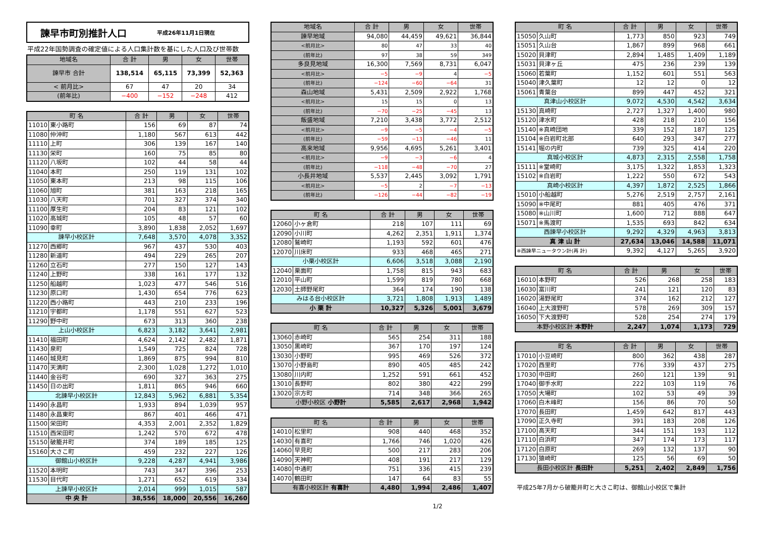諫早市町別推計人口 平成26年11月1日現在
平成22年国勢調査の確定値による人口集計数を基にした人口及び世帯数
| 地域名 | 合 計 | 男 | 女 | 世帯 |
| --- | --- | --- | --- | --- |
| 諫早市 合計 | 138,514 | 65,115 | 73,399 | 52,363 |
| < 前月比> | 67 | 47 | 20 | 34 |
| (前年比) | −400 | −152 | −248 | 412 |
| 町 名 | | 合 計 | 男 | 女 | 世帯 |
| --- | --- | --- | --- | --- | --- |
| 11010 | 東小路町 | 156 | 69 | 87 | 74 |
| 11080 | 仲沖町 | 1,180 | 567 | 613 | 442 |
| 11110 | 上町 | 306 | 139 | 167 | 140 |
| 11130 | 栄町 | 160 | 75 | 85 | 80 |
| 11120 | 八坂町 | 102 | 44 | 58 | 44 |
| 11040 | 本町 | 250 | 119 | 131 | 102 |
| 11050 | 東本町 | 213 | 98 | 115 | 106 |
| 11060 | 旭町 | 381 | 163 | 218 | 165 |
| 11030 | 八天町 | 701 | 327 | 374 | 340 |
| 11100 | 厚生町 | 204 | 83 | 121 | 102 |
| 11020 | 高城町 | 105 | 48 | 57 | 60 |
| 11090 | 幸町 | 3,890 | 1,838 | 2,052 | 1,697 |
| 諫早小校区計 | | 7,648 | 3,570 | 4,078 | 3,352 |
| 11270 | 西郷町 | 967 | 437 | 530 | 403 |
| 11280 | 新道町 | 494 | 229 | 265 | 207 |
| 11260 | 立石町 | 277 | 150 | 127 | 143 |
| 11240 | 上野町 | 338 | 161 | 177 | 132 |
| 11250 | 船越町 | 1,023 | 477 | 546 | 516 |
| 11230 | 原口町 | 1,430 | 654 | 776 | 623 |
| 11220 | 西小路町 | 443 | 210 | 233 | 196 |
| 11210 | 宇都町 | 1,178 | 551 | 627 | 523 |
| 11290 | 野中町 | 673 | 313 | 360 | 238 |
| 上山小校区計 | | 6,823 | 3,182 | 3,641 | 2,981 |
| 11410 | 福田町 | 4,624 | 2,142 | 2,482 | 1,871 |
| 11430 | 泉町 | 1,549 | 725 | 824 | 728 |
| 11460 | 城見町 | 1,869 | 875 | 994 | 810 |
| 11470 | 天満町 | 2,300 | 1,028 | 1,272 | 1,010 |
| 11440 | 金谷町 | 690 | 327 | 363 | 275 |
| 11450 | 日の出町 | 1,811 | 865 | 946 | 660 |
| 北諫早小校区計 | | 12,843 | 5,962 | 6,881 | 5,354 |
| 11490 | 永昌町 | 1,933 | 894 | 1,039 | 957 |
| 11480 | 永昌東町 | 867 | 401 | 466 | 471 |
| 11500 | 栄田町 | 4,353 | 2,001 | 2,352 | 1,829 |
| 11510 | 西栄田町 | 1,242 | 570 | 672 | 478 |
| 15150 | 破籠井町 | 374 | 189 | 185 | 125 |
| 15160 | 大さこ町 | 459 | 232 | 227 | 126 |
| 御館山小校区計 | | 9,228 | 4,287 | 4,941 | 3,986 |
| 11520 | 本明町 | 743 | 347 | 396 | 253 |
| 11530 | 目代町 | 1,271 | 652 | 619 | 334 |
| 上諫早小校区計 | | 2,014 | 999 | 1,015 | 587 |
| 中 央 計 | | 38,556 | 18,000 | 20,556 | 16,260 |
| 地域名 | 合 計 | 男 | 女 | 世帯 |
| --- | --- | --- | --- | --- |
| 諫早地域 | 94,080 | 44,459 | 49,621 | 36,844 |
| <前月比> | 80 | 47 | 33 | 40 |
| (前年比) | 97 | 38 | 59 | 349 |
| 多良見地域 | 16,300 | 7,569 | 8,731 | 6,047 |
| <前月比> | −5 | −9 | 4 | −5 |
| (前年比) | −124 | −60 | −64 | 31 |
| 森山地域 | 5,431 | 2,509 | 2,922 | 1,768 |
| <前月比> | 15 | 15 | 0 | 13 |
| (前年比) | −70 | −25 | −45 | 13 |
| 飯盛地域 | 7,210 | 3,438 | 3,772 | 2,512 |
| <前月比> | −9 | −5 | −4 | −5 |
| (前年比) | −59 | −13 | −46 | 11 |
| 高来地域 | 9,956 | 4,695 | 5,261 | 3,401 |
| <前月比> | −9 | −3 | −6 | 4 |
| (前年比) | −118 | −48 | −70 | 27 |
| 小長井地域 | 5,537 | 2,445 | 3,092 | 1,791 |
| <前月比> | −5 | 2 | −7 | −13 |
| (前年比) | −126 | −44 | −82 | −19 |
| 町 名 | | 合 計 | 男 | 女 | 世帯 |
| --- | --- | --- | --- | --- | --- |
| 12060 | 小ヶ倉町 | 218 | 107 | 111 | 69 |
| 12090 | 小川町 | 4,262 | 2,351 | 1,911 | 1,374 |
| 12080 | 鷲崎町 | 1,193 | 592 | 601 | 476 |
| 12070 | 川床町 | 933 | 468 | 465 | 271 |
| 小栗小校区計 | | 6,606 | 3,518 | 3,088 | 2,190 |
| 12040 | 栗面町 | 1,758 | 815 | 943 | 683 |
| 12010 | 平山町 | 1,599 | 819 | 780 | 668 |
| 12030 | 土師野尾町 | 364 | 174 | 190 | 138 |
| みはる台小校区計 | | 3,721 | 1,808 | 1,913 | 1,489 |
| 小 栗 計 | | 10,327 | 5,326 | 5,001 | 3,679 |
| 町 名 | | 合 計 | 男 | 女 | 世帯 |
| --- | --- | --- | --- | --- | --- |
| 13060 | 赤崎町 | 565 | 254 | 311 | 188 |
| 13050 | 黒崎町 | 367 | 170 | 197 | 124 |
| 13030 | 小野町 | 995 | 469 | 526 | 372 |
| 13070 | 小野島町 | 890 | 405 | 485 | 242 |
| 13080 | 川内町 | 1,252 | 591 | 661 | 452 |
| 13010 | 長野町 | 802 | 380 | 422 | 299 |
| 13020 | 宗方町 | 714 | 348 | 366 | 265 |
| 小野小校区 小野計 | | 5,585 | 2,617 | 2,968 | 1,942 |
| 町 名 | | 合 計 | 男 | 女 | 世帯 |
| --- | --- | --- | --- | --- | --- |
| 14010 | 松里町 | 908 | 440 | 468 | 352 |
| 14030 | 有喜町 | 1,766 | 746 | 1,020 | 426 |
| 14060 | 早見町 | 500 | 217 | 283 | 206 |
| 14090 | 天神町 | 408 | 191 | 217 | 129 |
| 14080 | 中通町 | 751 | 336 | 415 | 239 |
| 14070 | 鶴田町 | 147 | 64 | 83 | 55 |
| 有喜小校区計 有喜計 | | 4,480 | 1,994 | 2,486 | 1,407 |
1/2
| 町 名 | | 合 計 | 男 | 女 | 世帯 |
| --- | --- | --- | --- | --- | --- |
| 15050 | 久山町 | 1,773 | 850 | 923 | 749 |
| 15051 | 久山台 | 1,867 | 899 | 968 | 661 |
| 15020 | 貝津町 | 2,894 | 1,485 | 1,409 | 1,189 |
| 15031 | 貝津ヶ丘 | 475 | 236 | 239 | 139 |
| 15060 | 若葉町 | 1,152 | 601 | 551 | 563 |
| 15040 | 津久葉町 | 12 | 12 | 0 | 12 |
| 15061 | 青葉台 | 899 | 447 | 452 | 321 |
| 真津山小校区計 | | 9,072 | 4,530 | 4,542 | 3,634 |
| 15130 | 真崎町 | 2,727 | 1,327 | 1,400 | 980 |
| 15120 | 津水町 | 428 | 218 | 210 | 156 |
| 15140 | ※真崎団地 | 339 | 152 | 187 | 125 |
| 15104 | ※白岩町北部 | 640 | 293 | 347 | 277 |
| 15141 | 堀の内町 | 739 | 325 | 414 | 220 |
| 真城小校区計 | | 4,873 | 2,315 | 2,558 | 1,758 |
| 15111 | ※堂崎町 | 3,175 | 1,322 | 1,853 | 1,323 |
| 15102 | ※白岩町 | 1,222 | 550 | 672 | 543 |
| 真崎小校区計 | | 4,397 | 1,872 | 2,525 | 1,866 |
| 15010 | 小船越町 | 5,276 | 2,519 | 2,757 | 2,161 |
| 15090 | ※中尾町 | 881 | 405 | 476 | 371 |
| 15080 | ※山川町 | 1,600 | 712 | 888 | 647 |
| 15071 | ※馬渡町 | 1,535 | 693 | 842 | 634 |
| 西諫早小校区計 | | 9,292 | 4,329 | 4,963 | 3,813 |
| 真 津 山 計 | | 27,634 | 13,046 | 14,588 | 11,071 |
| ※西諫早ニュータウン計(再 計) | | 9,392 | 4,127 | 5,265 | 3,920 |
| 町 名 | | 合 計 | 男 | 女 | 世帯 |
| --- | --- | --- | --- | --- | --- |
| 16010 | 本野町 | 526 | 268 | 258 | 183 |
| 16030 | 富川町 | 241 | 121 | 120 | 83 |
| 16020 | 湯野尾町 | 374 | 162 | 212 | 127 |
| 16040 | 上大渡野町 | 578 | 269 | 309 | 157 |
| 16050 | 下大渡野町 | 528 | 254 | 274 | 179 |
| 本野小校区計 本野計 | | 2,247 | 1,074 | 1,173 | 729 |
| 町 名 | | 合 計 | 男 | 女 | 世帯 |
| --- | --- | --- | --- | --- | --- |
| 17010 | 小豆崎町 | 800 | 362 | 438 | 287 |
| 17020 | 西里町 | 776 | 339 | 437 | 275 |
| 17030 | 中田町 | 260 | 121 | 139 | 91 |
| 17040 | 御手水町 | 222 | 103 | 119 | 76 |
| 17050 | 大場町 | 102 | 53 | 49 | 39 |
| 17060 | 白木峰町 | 156 | 86 | 70 | 50 |
| 17070 | 長田町 | 1,459 | 642 | 817 | 443 |
| 17090 | 正久寺町 | 391 | 183 | 208 | 126 |
| 17100 | 高天町 | 344 | 151 | 193 | 112 |
| 17110 | 白浜町 | 347 | 174 | 173 | 117 |
| 17120 | 白原町 | 269 | 132 | 137 | 90 |
| 17130 | 猿崎町 | 125 | 56 | 69 | 50 |
| 長田小校区計 長田計 | | 5,251 | 2,402 | 2,849 | 1,756 |
平成25年7月から破籠井町と大さこ町は、御館山小校区で集計